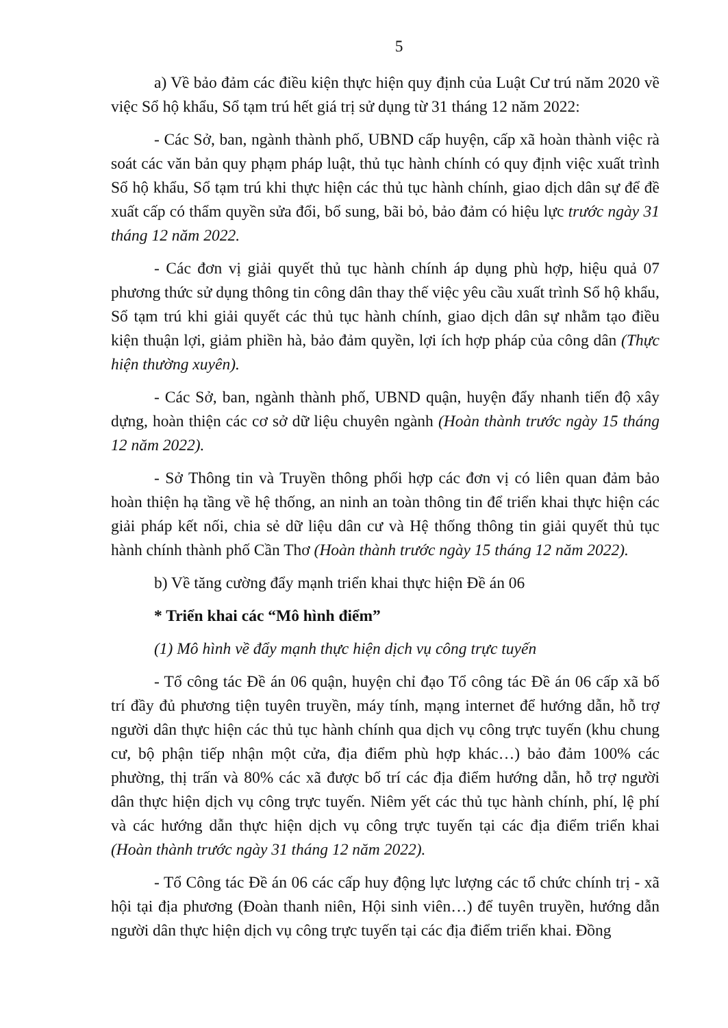5
a) Về bảo đảm các điều kiện thực hiện quy định của Luật Cư trú năm 2020 về việc Sổ hộ khẩu, Sổ tạm trú hết giá trị sử dụng từ 31 tháng 12 năm 2022:
- Các Sở, ban, ngành thành phố, UBND cấp huyện, cấp xã hoàn thành việc rà soát các văn bản quy phạm pháp luật, thủ tục hành chính có quy định việc xuất trình Sổ hộ khẩu, Sổ tạm trú khi thực hiện các thủ tục hành chính, giao dịch dân sự để đề xuất cấp có thẩm quyền sửa đổi, bổ sung, bãi bỏ, bảo đảm có hiệu lực trước ngày 31 tháng 12 năm 2022.
- Các đơn vị giải quyết thủ tục hành chính áp dụng phù hợp, hiệu quả 07 phương thức sử dụng thông tin công dân thay thế việc yêu cầu xuất trình Sổ hộ khẩu, Sổ tạm trú khi giải quyết các thủ tục hành chính, giao dịch dân sự nhằm tạo điều kiện thuận lợi, giảm phiền hà, bảo đảm quyền, lợi ích hợp pháp của công dân (Thực hiện thường xuyên).
- Các Sở, ban, ngành thành phố, UBND quận, huyện đẩy nhanh tiến độ xây dựng, hoàn thiện các cơ sở dữ liệu chuyên ngành (Hoàn thành trước ngày 15 tháng 12 năm 2022).
- Sở Thông tin và Truyền thông phối hợp các đơn vị có liên quan đảm bảo hoàn thiện hạ tầng về hệ thống, an ninh an toàn thông tin để triển khai thực hiện các giải pháp kết nối, chia sẻ dữ liệu dân cư và Hệ thống thông tin giải quyết thủ tục hành chính thành phố Cần Thơ (Hoàn thành trước ngày 15 tháng 12 năm 2022).
b) Về tăng cường đẩy mạnh triển khai thực hiện Đề án 06
* Triển khai các “Mô hình điểm”
(1) Mô hình về đẩy mạnh thực hiện dịch vụ công trực tuyến
- Tổ công tác Đề án 06 quận, huyện chỉ đạo Tổ công tác Đề án 06 cấp xã bố trí đầy đủ phương tiện tuyên truyền, máy tính, mạng internet để hướng dẫn, hỗ trợ người dân thực hiện các thủ tục hành chính qua dịch vụ công trực tuyến (khu chung cư, bộ phận tiếp nhận một cửa, địa điểm phù hợp khác…) bảo đảm 100% các phường, thị trấn và 80% các xã được bố trí các địa điểm hướng dẫn, hỗ trợ người dân thực hiện dịch vụ công trực tuyến. Niêm yết các thủ tục hành chính, phí, lệ phí và các hướng dẫn thực hiện dịch vụ công trực tuyến tại các địa điểm triển khai (Hoàn thành trước ngày 31 tháng 12 năm 2022).
- Tổ Công tác Đề án 06 các cấp huy động lực lượng các tổ chức chính trị - xã hội tại địa phương (Đoàn thanh niên, Hội sinh viên…) để tuyên truyền, hướng dẫn người dân thực hiện dịch vụ công trực tuyến tại các địa điểm triển khai. Đồng